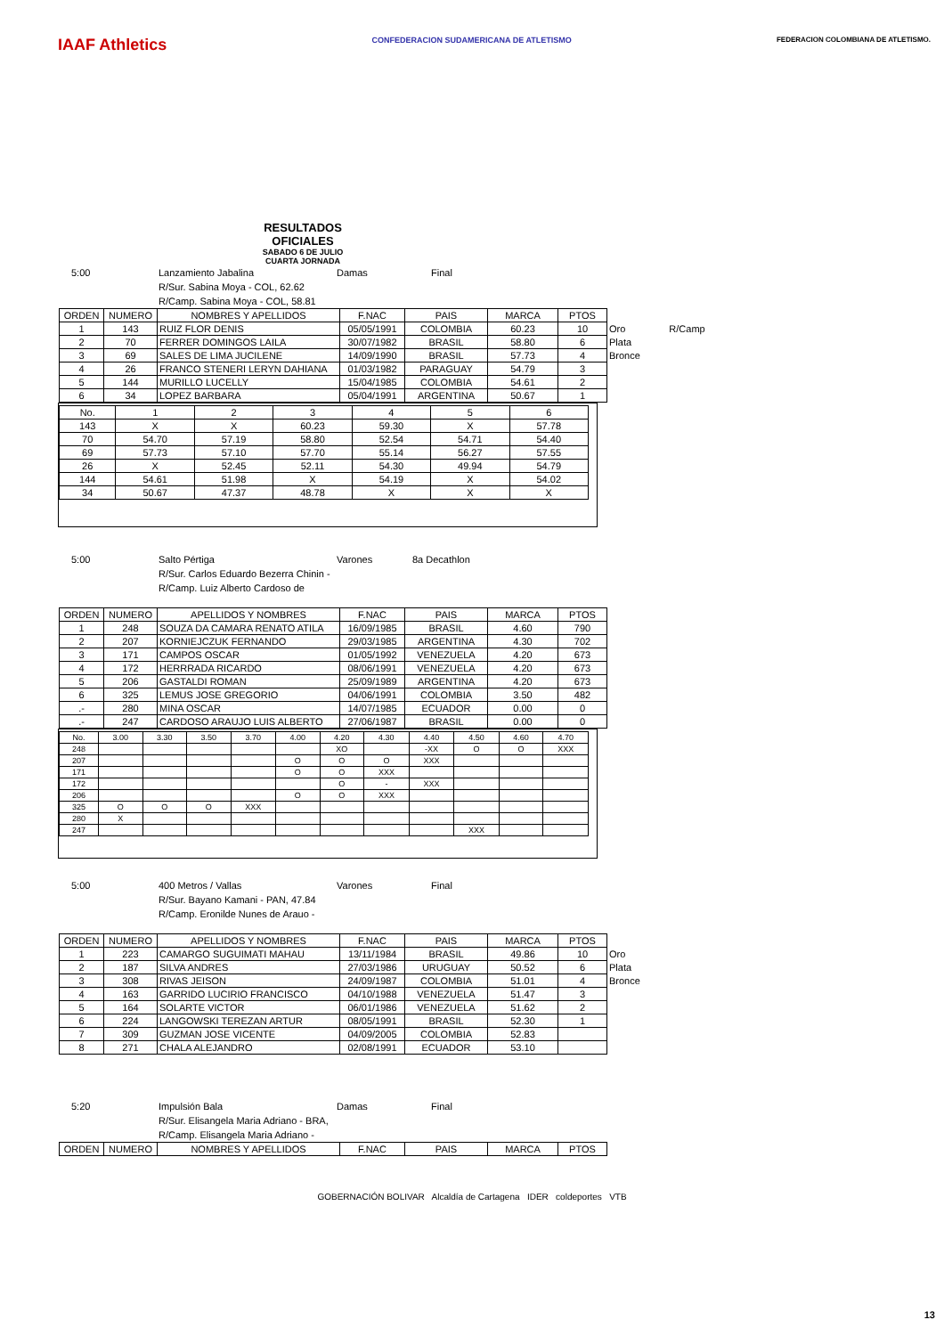IAAF Athletics
CONFEDERACION SUDAMERICANA DE ATLETISMO
FEDERACION COLOMBIANA DE ATLETISMO.
RESULTADOS OFICIALES
SABADO 6 DE JULIO
CUARTA JORNADA
5:00 Lanzamiento Jabalina Damas Final
R/Sur. Sabina Moya - COL, 62.62
R/Camp. Sabina Moya - COL, 58.81
| ORDEN | NUMERO | NOMBRES Y APELLIDOS | F.NAC | PAIS | MARCA | PTOS | | |
| --- | --- | --- | --- | --- | --- | --- | --- | --- |
| 1 | 143 | RUIZ FLOR DENIS | 05/05/1991 | COLOMBIA | 60.23 | 10 | Oro | R/Camp |
| 2 | 70 | FERRER DOMINGOS LAILA | 30/07/1982 | BRASIL | 58.80 | 6 | Plata | |
| 3 | 69 | SALES DE LIMA JUCILENE | 14/09/1990 | BRASIL | 57.73 | 4 | Bronce | |
| 4 | 26 | FRANCO STENERI LERYN DAHIANA | 01/03/1982 | PARAGUAY | 54.79 | 3 | | |
| 5 | 144 | MURILLO LUCELLY | 15/04/1985 | COLOMBIA | 54.61 | 2 | | |
| 6 | 34 | LOPEZ BARBARA | 05/04/1991 | ARGENTINA | 50.67 | 1 | | |
| No. | 1 | 2 | 3 | 4 | 5 | 6 |
| --- | --- | --- | --- | --- | --- | --- |
| 143 | X | X | 60.23 | 59.30 | X | 57.78 |
| 70 | 54.70 | 57.19 | 58.80 | 52.54 | 54.71 | 54.40 |
| 69 | 57.73 | 57.10 | 57.70 | 55.14 | 56.27 | 57.55 |
| 26 | X | 52.45 | 52.11 | 54.30 | 49.94 | 54.79 |
| 144 | 54.61 | 51.98 | X | 54.19 | X | 54.02 |
| 34 | 50.67 | 47.37 | 48.78 | X | X | X |
5:00 Salto Pértiga Varones 8a Decathlon
R/Sur. Carlos Eduardo Bezerra Chinin -
R/Camp. Luiz Alberto Cardoso de
| ORDEN | NUMERO | APELLIDOS Y NOMBRES | F.NAC | PAIS | MARCA | PTOS |
| --- | --- | --- | --- | --- | --- | --- |
| 1 | 248 | SOUZA DA CAMARA RENATO ATILA | 16/09/1985 | BRASIL | 4.60 | 790 |
| 2 | 207 | KORNIEJCZUK FERNANDO | 29/03/1985 | ARGENTINA | 4.30 | 702 |
| 3 | 171 | CAMPOS OSCAR | 01/05/1992 | VENEZUELA | 4.20 | 673 |
| 4 | 172 | HERRRADA RICARDO | 08/06/1991 | VENEZUELA | 4.20 | 673 |
| 5 | 206 | GASTALDI ROMAN | 25/09/1989 | ARGENTINA | 4.20 | 673 |
| 6 | 325 | LEMUS JOSE GREGORIO | 04/06/1991 | COLOMBIA | 3.50 | 482 |
| .- | 280 | MINA OSCAR | 14/07/1985 | ECUADOR | 0.00 | 0 |
| .- | 247 | CARDOSO ARAUJO LUIS ALBERTO | 27/06/1987 | BRASIL | 0.00 | 0 |
| No. | 3.00 | 3.30 | 3.50 | 3.70 | 4.00 | 4.20 | 4.30 | 4.40 | 4.50 | 4.60 | 4.70 |
| --- | --- | --- | --- | --- | --- | --- | --- | --- | --- | --- | --- |
| 248 | | | | | | XO | | -XX | O | O | XXX |
| 207 | | | | | O | O | O | XXX | | | |
| 171 | | | | | O | O | XXX | | | | |
| 172 | | | | | | O | - | XXX | | | |
| 206 | | | | | O | O | XXX | | | | |
| 325 | O | O | O | XXX | | | | | | | |
| 280 | X | | | | | | | | | | |
| 247 | | | | | | | | | XXX | | |
5:00 400 Metros / Vallas Varones Final
R/Sur. Bayano Kamani - PAN, 47.84
R/Camp. Eronilde Nunes de Arauo -
| ORDEN | NUMERO | APELLIDOS Y NOMBRES | F.NAC | PAIS | MARCA | PTOS | |
| --- | --- | --- | --- | --- | --- | --- | --- |
| 1 | 223 | CAMARGO SUGUIMATI MAHAU | 13/11/1984 | BRASIL | 49.86 | 10 | Oro |
| 2 | 187 | SILVA ANDRES | 27/03/1986 | URUGUAY | 50.52 | 6 | Plata |
| 3 | 308 | RIVAS JEISON | 24/09/1987 | COLOMBIA | 51.01 | 4 | Bronce |
| 4 | 163 | GARRIDO LUCIRIO FRANCISCO | 04/10/1988 | VENEZUELA | 51.47 | 3 | |
| 5 | 164 | SOLARTE VICTOR | 06/01/1986 | VENEZUELA | 51.62 | 2 | |
| 6 | 224 | LANGOWSKI TEREZAN ARTUR | 08/05/1991 | BRASIL | 52.30 | 1 | |
| 7 | 309 | GUZMAN JOSE VICENTE | 04/09/2005 | COLOMBIA | 52.83 | | |
| 8 | 271 | CHALA ALEJANDRO | 02/08/1991 | ECUADOR | 53.10 | | |
5:20 Impulsión Bala Damas Final
R/Sur. Elisangela Maria Adriano - BRA,
R/Camp. Elisangela Maria Adriano -
| ORDEN | NUMERO | NOMBRES Y APELLIDOS | F.NAC | PAIS | MARCA | PTOS |
| --- | --- | --- | --- | --- | --- | --- |
GOBERNACIÓN BOLIVAR Alcaldía de Cartagena IDER coldeportes VTB
13